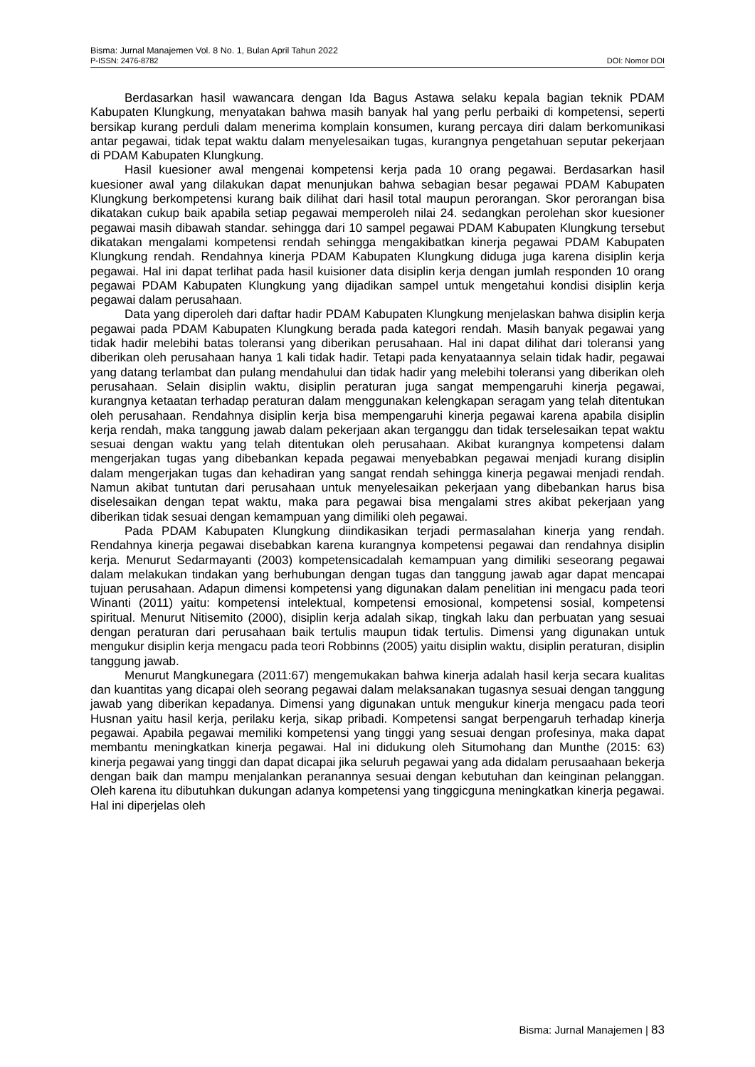Bisma: Jurnal Manajemen Vol. 8 No. 1, Bulan April Tahun 2022
P-ISSN: 2476-8782 DOI: Nomor DOI
Berdasarkan hasil wawancara dengan Ida Bagus Astawa selaku kepala bagian teknik PDAM Kabupaten Klungkung, menyatakan bahwa masih banyak hal yang perlu perbaiki di kompetensi, seperti bersikap kurang perduli dalam menerima komplain konsumen, kurang percaya diri dalam berkomunikasi antar pegawai, tidak tepat waktu dalam menyelesaikan tugas, kurangnya pengetahuan seputar pekerjaan di PDAM Kabupaten Klungkung.
Hasil kuesioner awal mengenai kompetensi kerja pada 10 orang pegawai. Berdasarkan hasil kuesioner awal yang dilakukan dapat menunjukan bahwa sebagian besar pegawai PDAM Kabupaten Klungkung berkompetensi kurang baik dilihat dari hasil total maupun perorangan. Skor perorangan bisa dikatakan cukup baik apabila setiap pegawai memperoleh nilai 24. sedangkan perolehan skor kuesioner pegawai masih dibawah standar. sehingga dari 10 sampel pegawai PDAM Kabupaten Klungkung tersebut dikatakan mengalami kompetensi rendah sehingga mengakibatkan kinerja pegawai PDAM Kabupaten Klungkung rendah. Rendahnya kinerja PDAM Kabupaten Klungkung diduga juga karena disiplin kerja pegawai. Hal ini dapat terlihat pada hasil kuisioner data disiplin kerja dengan jumlah responden 10 orang pegawai PDAM Kabupaten Klungkung yang dijadikan sampel untuk mengetahui kondisi disiplin kerja pegawai dalam perusahaan.
Data yang diperoleh dari daftar hadir PDAM Kabupaten Klungkung menjelaskan bahwa disiplin kerja pegawai pada PDAM Kabupaten Klungkung berada pada kategori rendah. Masih banyak pegawai yang tidak hadir melebihi batas toleransi yang diberikan perusahaan. Hal ini dapat dilihat dari toleransi yang diberikan oleh perusahaan hanya 1 kali tidak hadir. Tetapi pada kenyataannya selain tidak hadir, pegawai yang datang terlambat dan pulang mendahului dan tidak hadir yang melebihi toleransi yang diberikan oleh perusahaan. Selain disiplin waktu, disiplin peraturan juga sangat mempengaruhi kinerja pegawai, kurangnya ketaatan terhadap peraturan dalam menggunakan kelengkapan seragam yang telah ditentukan oleh perusahaan. Rendahnya disiplin kerja bisa mempengaruhi kinerja pegawai karena apabila disiplin kerja rendah, maka tanggung jawab dalam pekerjaan akan terganggu dan tidak terselesaikan tepat waktu sesuai dengan waktu yang telah ditentukan oleh perusahaan. Akibat kurangnya kompetensi dalam mengerjakan tugas yang dibebankan kepada pegawai menyebabkan pegawai menjadi kurang disiplin dalam mengerjakan tugas dan kehadiran yang sangat rendah sehingga kinerja pegawai menjadi rendah. Namun akibat tuntutan dari perusahaan untuk menyelesaikan pekerjaan yang dibebankan harus bisa diselesaikan dengan tepat waktu, maka para pegawai bisa mengalami stres akibat pekerjaan yang diberikan tidak sesuai dengan kemampuan yang dimiliki oleh pegawai.
Pada PDAM Kabupaten Klungkung diindikasikan terjadi permasalahan kinerja yang rendah. Rendahnya kinerja pegawai disebabkan karena kurangnya kompetensi pegawai dan rendahnya disiplin kerja. Menurut Sedarmayanti (2003) kompetensicadalah kemampuan yang dimiliki seseorang pegawai dalam melakukan tindakan yang berhubungan dengan tugas dan tanggung jawab agar dapat mencapai tujuan perusahaan. Adapun dimensi kompetensi yang digunakan dalam penelitian ini mengacu pada teori Winanti (2011) yaitu: kompetensi intelektual, kompetensi emosional, kompetensi sosial, kompetensi spiritual. Menurut Nitisemito (2000), disiplin kerja adalah sikap, tingkah laku dan perbuatan yang sesuai dengan peraturan dari perusahaan baik tertulis maupun tidak tertulis. Dimensi yang digunakan untuk mengukur disiplin kerja mengacu pada teori Robbinns (2005) yaitu disiplin waktu, disiplin peraturan, disiplin tanggung jawab.
Menurut Mangkunegara (2011:67) mengemukakan bahwa kinerja adalah hasil kerja secara kualitas dan kuantitas yang dicapai oleh seorang pegawai dalam melaksanakan tugasnya sesuai dengan tanggung jawab yang diberikan kepadanya. Dimensi yang digunakan untuk mengukur kinerja mengacu pada teori Husnan yaitu hasil kerja, perilaku kerja, sikap pribadi. Kompetensi sangat berpengaruh terhadap kinerja pegawai. Apabila pegawai memiliki kompetensi yang tinggi yang sesuai dengan profesinya, maka dapat membantu meningkatkan kinerja pegawai. Hal ini didukung oleh Situmohang dan Munthe (2015: 63) kinerja pegawai yang tinggi dan dapat dicapai jika seluruh pegawai yang ada didalam perusaahaan bekerja dengan baik dan mampu menjalankan peranannya sesuai dengan kebutuhan dan keinginan pelanggan. Oleh karena itu dibutuhkan dukungan adanya kompetensi yang tinggicguna meningkatkan kinerja pegawai. Hal ini diperjelas oleh
Bisma: Jurnal Manajemen | 83